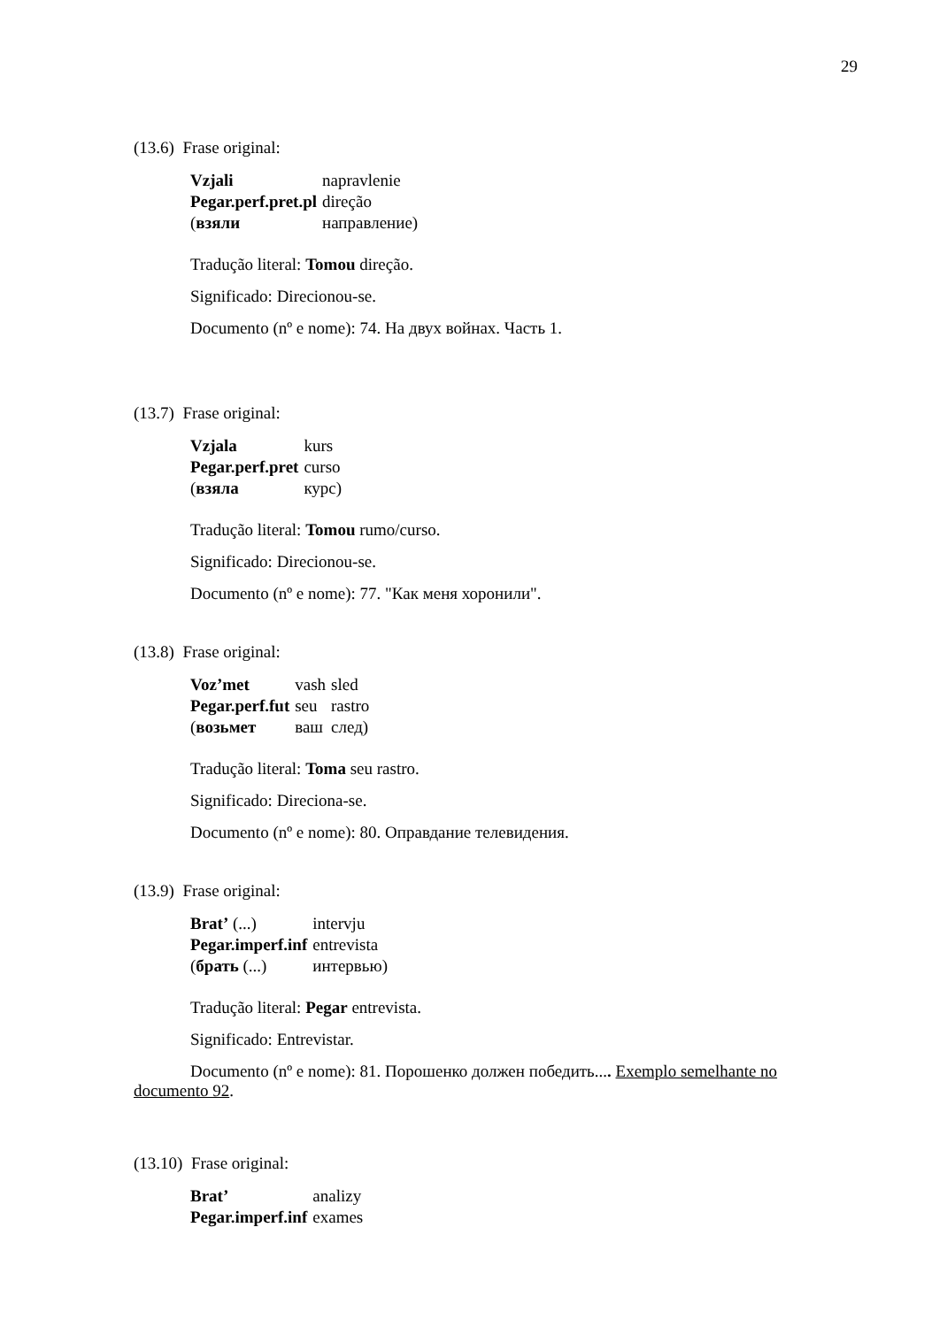29
(13.6) Frase original:
| Vzjali | napravlenie |
| Pegar.perf.pret.pl | direção |
| ( взяли | направление) |
Tradução literal: Tomou direção.
Significado: Direcionou-se.
Documento (nº e nome): 74. На двух войнах. Часть 1.
(13.7) Frase original:
| Vzjala | kurs |
| Pegar.perf.pret | curso |
| ( взяла | курс) |
Tradução literal: Tomou rumo/curso.
Significado: Direcionou-se.
Documento (nº e nome): 77. "Как меня хоронили".
(13.8) Frase original:
| Voz’met | vash | sled |
| Pegar.perf.fut | seu | rastro |
| ( возьмет | ваш | след) |
Tradução literal: Toma seu rastro.
Significado: Direciona-se.
Documento (nº e nome): 80. Оправдание телевидения.
(13.9) Frase original:
| Brat’ (...) | intervju |
| Pegar.imperf.inf | entrevista |
| ( брать (...) | интервью) |
Tradução literal: Pegar entrevista.
Significado: Entrevistar.
Documento (nº e nome): 81. Порошенко должен победить.... Exemplo semelhante no documento 92.
(13.10) Frase original:
| Brat’ | analizy |
| Pegar.imperf.inf | exames |